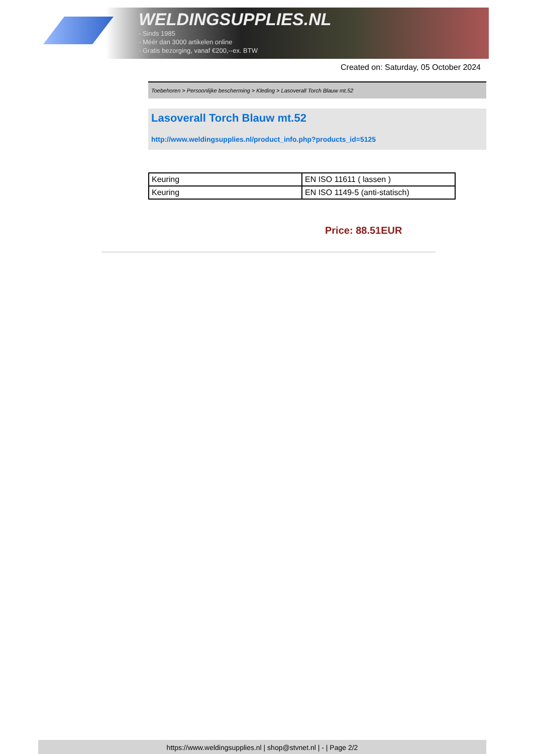WELDINGSUPPLIES.NL
- Sinds 1985
- Méér dan 3000 artikelen online
- Gratis bezorging, vanaf €200,--ex. BTW
Created on: Saturday, 05 October 2024
Toebehoren > Persoonlijke bescherming > Kleding > Lasoverall Torch Blauw mt.52
Lasoverall Torch Blauw mt.52
http://www.weldingsupplies.nl/product_info.php?products_id=5125
| Keuring | EN ISO 11611 ( lassen ) |
| Keuring | EN ISO 1149-5 (anti-statisch) |
Price: 88.51EUR
https://www.weldingsupplies.nl | shop@stvnet.nl | - | Page 2/2